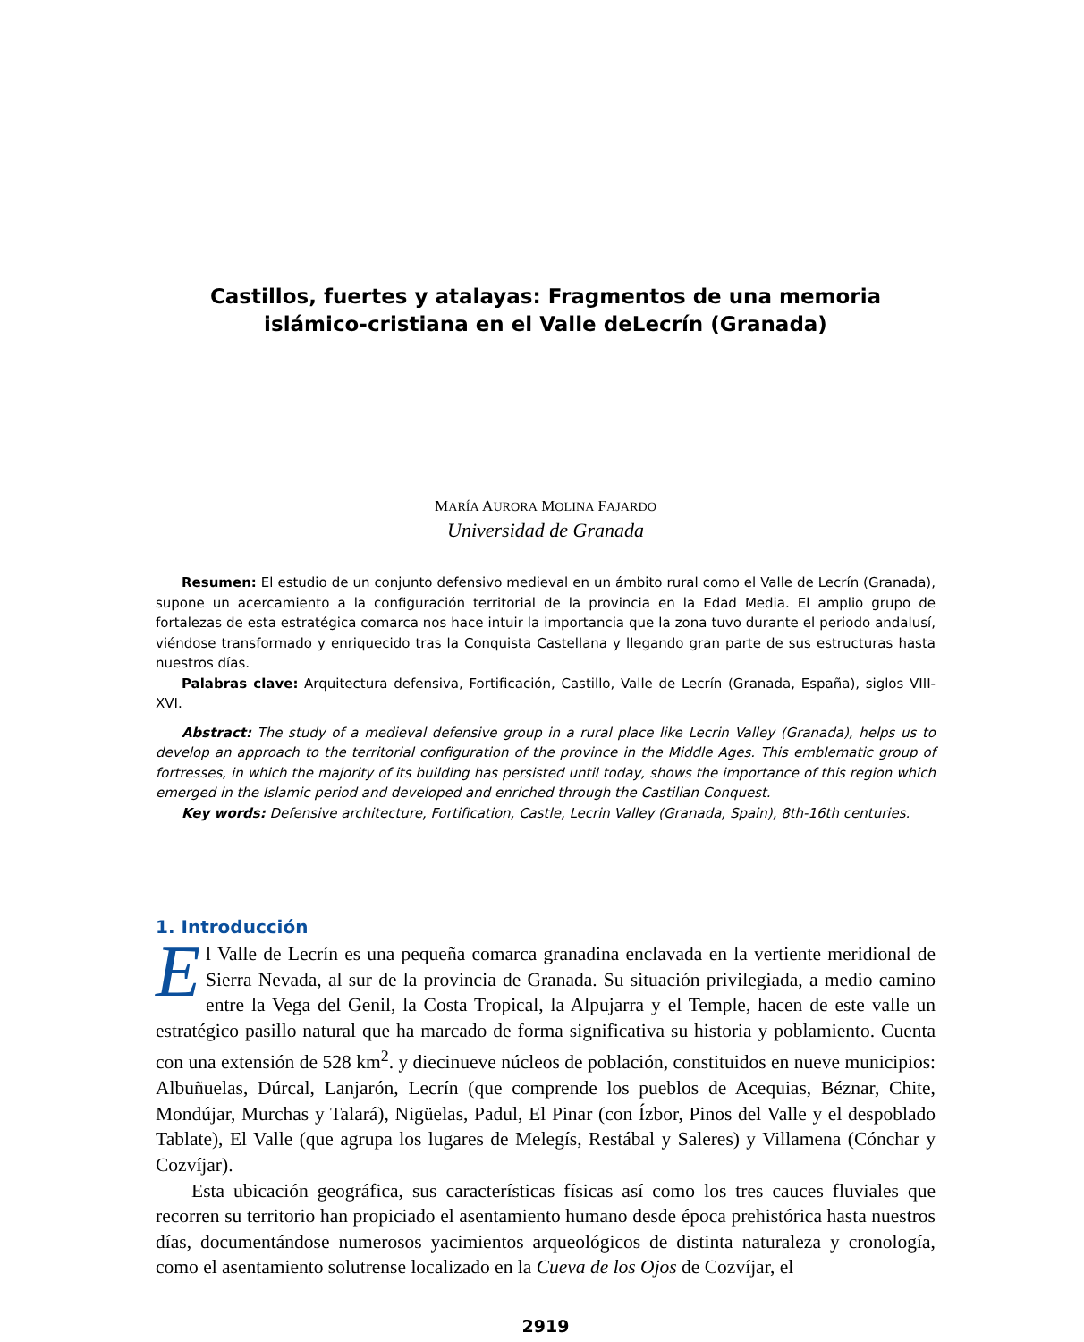Castillos, fuertes y atalayas: Fragmentos de una memoria islámico-cristiana en el Valle deLecrín (Granada)
MARÍA AURORA MOLINA FAJARDO
Universidad de Granada
Resumen: El estudio de un conjunto defensivo medieval en un ámbito rural como el Valle de Lecrín (Granada), supone un acercamiento a la configuración territorial de la provincia en la Edad Media. El amplio grupo de fortalezas de esta estratégica comarca nos hace intuir la importancia que la zona tuvo durante el periodo andalusí, viéndose transformado y enriquecido tras la Conquista Castellana y llegando gran parte de sus estructuras hasta nuestros días.
Palabras clave: Arquitectura defensiva, Fortificación, Castillo, Valle de Lecrín (Granada, España), siglos VIII-XVI.
Abstract: The study of a medieval defensive group in a rural place like Lecrin Valley (Granada), helps us to develop an approach to the territorial configuration of the province in the Middle Ages. This emblematic group of fortresses, in which the majority of its building has persisted until today, shows the importance of this region which emerged in the Islamic period and developed and enriched through the Castilian Conquest.
Key words: Defensive architecture, Fortification, Castle, Lecrin Valley (Granada, Spain), 8th-16th centuries.
1. Introducción
El Valle de Lecrín es una pequeña comarca granadina enclavada en la vertiente meridional de Sierra Nevada, al sur de la provincia de Granada. Su situación privilegiada, a medio camino entre la Vega del Genil, la Costa Tropical, la Alpujarra y el Temple, hacen de este valle un estratégico pasillo natural que ha marcado de forma significativa su historia y poblamiento. Cuenta con una extensión de 528 km<sup>2</sup>. y diecinueve núcleos de población, constituidos en nueve municipios: Albuñuelas, Dúrcal, Lanjarón, Lecrín (que comprende los pueblos de Acequias, Béznar, Chite, Mondújar, Murchas y Talará), Nigüelas, Padul, El Pinar (con Ízbor, Pinos del Valle y el despoblado Tablate), El Valle (que agrupa los lugares de Melegís, Restábal y Saleres) y Villamena (Cónchar y Cozvíjar).
Esta ubicación geográfica, sus características físicas así como los tres cauces fluviales que recorren su territorio han propiciado el asentamiento humano desde época prehistórica hasta nuestros días, documentándose numerosos yacimientos arqueológicos de distinta naturaleza y cronología, como el asentamiento solutrense localizado en la Cueva de los Ojos de Cozvíjar, el
2919